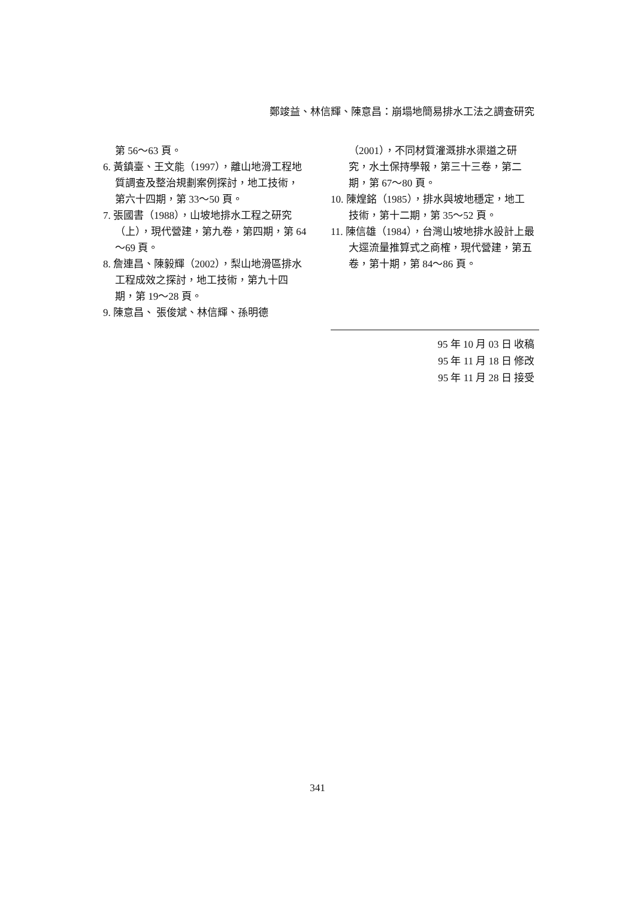鄭竣益、林信輝、陳意昌：崩塌地簡易排水工法之調查研究
第 56～63 頁。
6. 黃鎮臺、王文能（1997），離山地滑工程地質調查及整治規劃案例探討，地工技術，第六十四期，第 33～50 頁。
7. 張國書（1988），山坡地排水工程之研究（上），現代營建，第九卷，第四期，第 64～69 頁。
8. 詹連昌、陳毅輝（2002），梨山地滑區排水工程成效之探討，地工技術，第九十四期，第 19～28 頁。
9. 陳意昌、 張俊斌、林信輝、孫明德
（2001），不同材質灌溉排水渠道之研究，水土保持學報，第三十三卷，第二期，第 67～80 頁。
10. 陳煌銘（1985），排水與坡地穩定，地工技術，第十二期，第 35～52 頁。
11. 陳信雄（1984），台灣山坡地排水設計上最大逕流量推算式之商榷，現代營建，第五卷，第十期，第 84～86 頁。
95 年 10 月 03 日 收稿
95 年 11 月 18 日 修改
95 年 11 月 28 日 接受
341